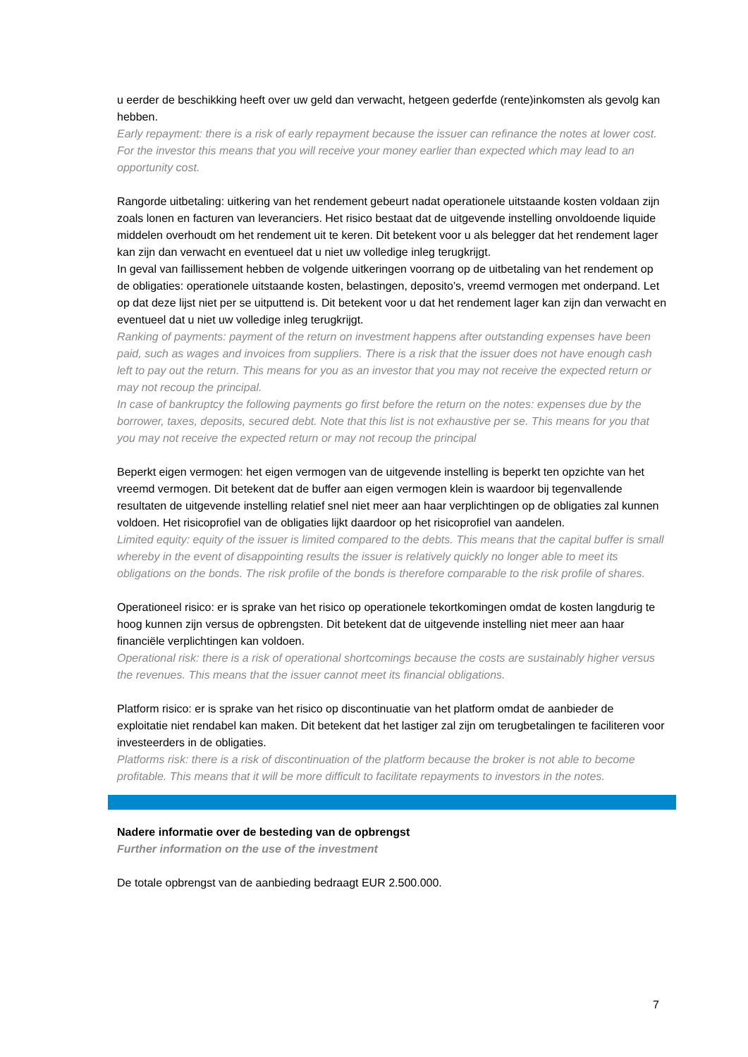u eerder de beschikking heeft over uw geld dan verwacht, hetgeen gederfde (rente)inkomsten als gevolg kan hebben.
Early repayment: there is a risk of early repayment because the issuer can refinance the notes at lower cost. For the investor this means that you will receive your money earlier than expected which may lead to an opportunity cost.
Rangorde uitbetaling: uitkering van het rendement gebeurt nadat operationele uitstaande kosten voldaan zijn zoals lonen en facturen van leveranciers. Het risico bestaat dat de uitgevende instelling onvoldoende liquide middelen overhoudt om het rendement uit te keren. Dit betekent voor u als belegger dat het rendement lager kan zijn dan verwacht en eventueel dat u niet uw volledige inleg terugkrijgt.
In geval van faillissement hebben de volgende uitkeringen voorrang op de uitbetaling van het rendement op de obligaties: operationele uitstaande kosten, belastingen, deposito’s, vreemd vermogen met onderpand. Let op dat deze lijst niet per se uitputtend is. Dit betekent voor u dat het rendement lager kan zijn dan verwacht en eventueel dat u niet uw volledige inleg terugkrijgt.
Ranking of payments: payment of the return on investment happens after outstanding expenses have been paid, such as wages and invoices from suppliers. There is a risk that the issuer does not have enough cash left to pay out the return. This means for you as an investor that you may not receive the expected return or may not recoup the principal.
In case of bankruptcy the following payments go first before the return on the notes: expenses due by the borrower, taxes, deposits, secured debt. Note that this list is not exhaustive per se. This means for you that you may not receive the expected return or may not recoup the principal
Beperkt eigen vermogen: het eigen vermogen van de uitgevende instelling is beperkt ten opzichte van het vreemd vermogen. Dit betekent dat de buffer aan eigen vermogen klein is waardoor bij tegenvallende resultaten de uitgevende instelling relatief snel niet meer aan haar verplichtingen op de obligaties zal kunnen voldoen. Het risicoprofiel van de obligaties lijkt daardoor op het risicoprofiel van aandelen.
Limited equity: equity of the issuer is limited compared to the debts. This means that the capital buffer is small whereby in the event of disappointing results the issuer is relatively quickly no longer able to meet its obligations on the bonds. The risk profile of the bonds is therefore comparable to the risk profile of shares.
Operationeel risico: er is sprake van het risico op operationele tekortkomingen omdat de kosten langdurig te hoog kunnen zijn versus de opbrengsten. Dit betekent dat de uitgevende instelling niet meer aan haar financiële verplichtingen kan voldoen.
Operational risk: there is a risk of operational shortcomings because the costs are sustainably higher versus the revenues. This means that the issuer cannot meet its financial obligations.
Platform risico: er is sprake van het risico op discontinuatie van het platform omdat de aanbieder de exploitatie niet rendabel kan maken. Dit betekent dat het lastiger zal zijn om terugbetalingen te faciliteren voor investeerders in de obligaties.
Platforms risk: there is a risk of discontinuation of the platform because the broker is not able to become profitable. This means that it will be more difficult to facilitate repayments to investors in the notes.
Nadere informatie over de besteding van de opbrengst
Further information on the use of the investment
De totale opbrengst van de aanbieding bedraagt EUR 2.500.000.
7